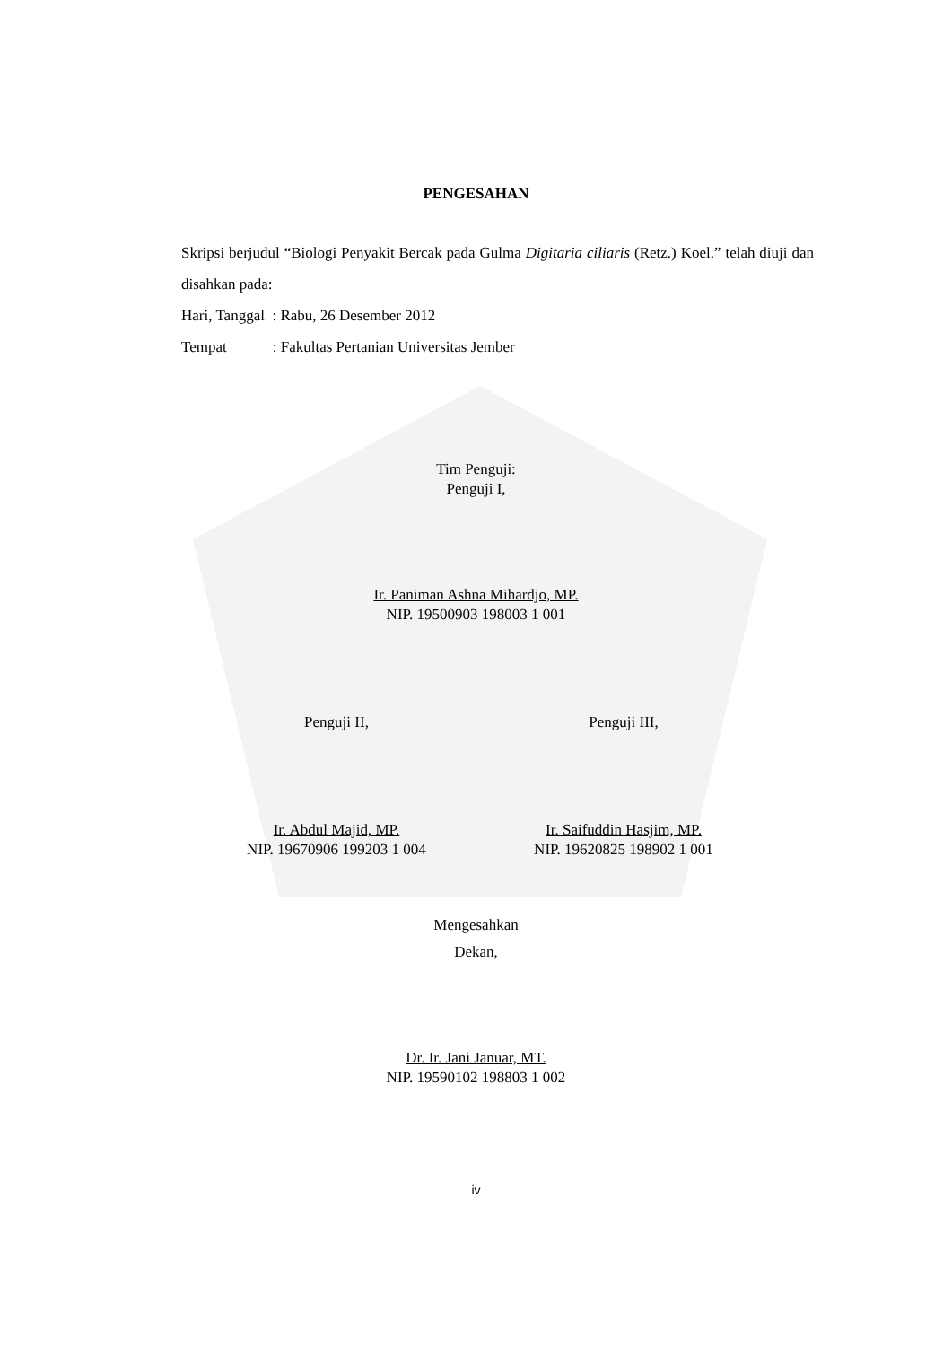PENGESAHAN
Skripsi berjudul “Biologi Penyakit Bercak pada Gulma Digitaria ciliaris (Retz.) Koel.” telah diuji dan disahkan pada:
Hari, Tanggal : Rabu, 26 Desember 2012
Tempat : Fakultas Pertanian Universitas Jember
Tim Penguji:
Penguji I,
Ir. Paniman Ashna Mihardjo, MP.
NIP. 19500903 198003 1 001
Penguji II, Penguji III,
Ir. Abdul Majid, MP.
NIP. 19670906 199203 1 004
Ir. Saifuddin Hasjim, MP.
NIP. 19620825 198902 1 001
Mengesahkan
Dekan,
Dr. Ir. Jani Januar, MT.
NIP. 19590102 198803 1 002
iv